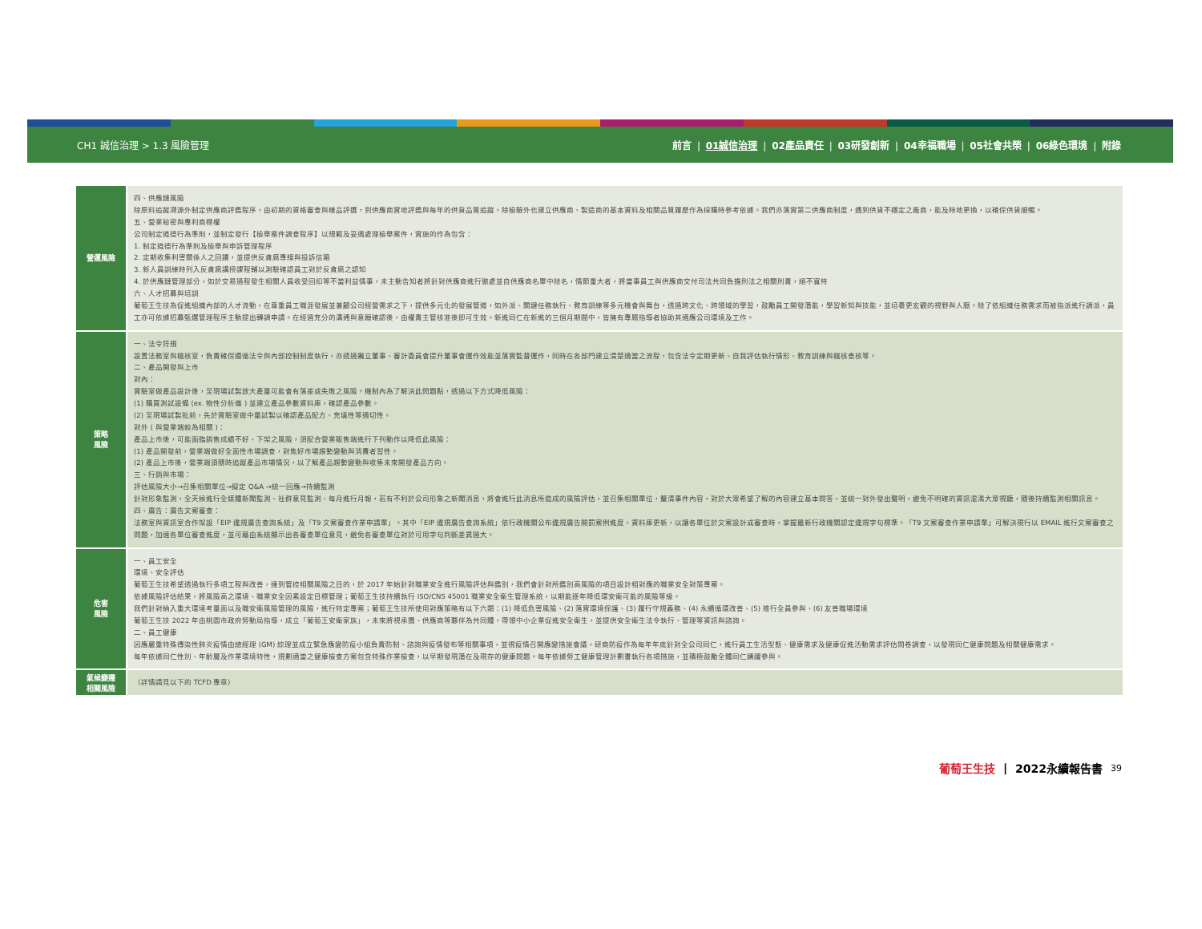CH1 誠信治理 > 1.3 風險管理 前言 | 01誠信治理 | 02產品責任 | 03研發創新 | 04幸福職場 | 05社會共榮 | 06綠色環境 | 附錄
| 營運風險 | 四、供應鏈風險 除原料追蹤溯源外制定供應商評鑑程序，由初期的資格審查與樣品評選，到供應商實地評鑑與每年的供貨品質追蹤，除檢驗外也建立供應商、製造商的基本資料及相關品質履歷作為採購時參考依據。我們亦落實第二供應商制度，遇到供貨不穩定之廠商，能及時地更換，以確保供貨順暢。 五、營業秘密與專利商標權 公司制定道德行為準則，並制定發行【檢舉案件調查程序】以規範及妥適處理檢舉案件，實施的作為包含： 1. 制定道德行為準則及檢舉與申訴管理程序 2. 定期收集利害關係人之回饋，並提供反貪腐專線與投訴信箱 3. 新人員訓練時列入反貪腐講授課程輔以測驗確認員工對於反貪腐之認知 4. 於供應鏈管理部分，如於交易過程發生相關人員收受回扣等不當利益情事，未主動告知者將針對供應商進行懲處並自供應商名單中除名，情節重大者，將當事員工與供應商交付司法共同負擔刑法之相關刑責，絕不寬待 六、人才招募與培訓 葡萄王生技為促進組織內部的人才流動，在尊重員工職涯發展並兼顧公司經營需求之下，提供多元化的發展管道，如外派、關鍵任務執行、教育訓練等多元機會與舞台，透過跨文化、跨領域的學習，鼓勵員工開發潛能，學習新知與技能，並培養更宏觀的視野與人脈。除了依組織任務需求而被指派進行調派，員工亦可依據招募甄選管理程序主動提出轉調申請。在經過充分的溝通與意願確認後，由權責主管核准後即可生效。新進同仁在新進的三個月期間中，皆擁有專屬指導者協助其適應公司環境及工作。 |
| 策略 風險 | 一、法令符規 設置法務室與稽核室，負責確保遵循法令與內部控制制度執行，亦透過獨立董事、審計委員會提升董事會運作效能並落實監督運作，同時在各部門建立清楚適當之流程，包含法令定期更新、自我評估執行情形、教育訓練與稽核查核等。 二、產品開發與上市 對內： 實驗室做產品設計後，至現場試製放大產量可能會有落差或失敗之風險。機制內為了解決此問題點，透過以下方式降低風險： (1) 購買測試設備 (ex. 物性分析儀 ) 並建立產品參數資料庫，確認產品參數。 (2) 至現場試製批前，先於實驗室做中量試製以確認產品配方、充填性等適切性。 對外 ( 與營業端較為相關 )： 產品上市後，可能面臨銷售成績不好、下架之風險，須配合營業販售端進行下列動作以降低此風險： (1) 產品開發前，營業端做好全面性市場調查，對焦好市場趨勢變動與消費者習性。 (2) 產品上市後，營業端須隨時追蹤產品市場情況，以了解產品趨勢變動與收集未來開發產品方向。 三、行銷與市場： 評估風險大小→召集相關單位→擬定 Q&A →統一回應→持續監測 針對形象監測，全天候進行全媒體新聞監測、社群意見監測、每月進行月報，若有不利於公司形象之新聞消息，將會進行此消息所造成的風險評估，並召集相關單位，釐清事件內容，對於大眾希望了解的內容建立基本問答，並統一對外發出聲明，避免不明確的資訊混淆大眾視聽，隨後持續監測相關訊息。 四、廣告：廣告文案審查： 法務室與資訊室合作架設「EIP 違規廣告查詢系統」及「T9 文案審查作業申請單」。其中「EIP 違規廣告查詢系統」依行政機關公布違規廣告開罰案例進度，資料庫更新，以讓各單位於文案設計或審查時，掌握最新行政機關認定違規字句標準。「T9 文案審查作業申請單」可解決現行以 EMAIL 進行文案審查之問題，加速各單位審查進度，並可藉由系統顯示出各審查單位意見，避免各審查單位對於可用字句判斷差異過大。 |
| 危害 風險 | 一、員工安全 環境、安全評估 葡萄王生技希望透過執行多項工程與改善，達到管控相關風險之目的，於 2017 年始針對職業安全進行風險評估與鑑別，我們會針對所鑑別高風險的項目設計相對應的職業安全對策專案。 依據風險評估結果，將風險高之環境、職業安全因素設定目標管理；葡萄王生技持續執行 ISO/CNS 45001 職業安全衛生管理系統，以期能逐年降低環安衛可能的風險等級。 我們針對納入重大環境考量面以及職安衛風險管理的風險，進行特定專案；葡萄王生技所使用對應策略有以下六類：(1) 降低危害風險、(2) 落實環境保護、(3) 履行守規義務、(4) 永續循環改善、(5) 推行全員參與、(6) 友善職場環境 葡萄王生技 2022 年由桃園市政府勞動局指導，成立「葡萄王安衛家族」，未來將視承攬、供應商等夥伴為共同體，帶領中小企業促進安全衛生，並提供安全衛生法令執行、管理等資訊與諮詢。 二、員工健康 因應嚴重特殊傳染性肺炎疫情由總經理 (GM) 綜理並成立緊急應變防疫小組負責防制、諮詢與疫情發布等相關事項，並視疫情召開應變措施會議，研商防疫作為每年年底針對全公司同仁，進行員工生活型態、健康需求及健康促進活動需求評估問卷調查，以發現同仁健康問題及相關健康需求。 每年依據同仁性別、年齡層及作業環境特性，規劃適當之健康檢查方案包含特殊作業檢查，以早期發現潛在及現存的健康問題。每年依據勞工健康管理計劃書執行各項措施，並積極鼓勵全體同仁踴躍參與。 |
| 氣候變遷 相關風險 | （詳情請見以下的 TCFD 專章） |
葡萄王生技 | 2022永續報告書 39